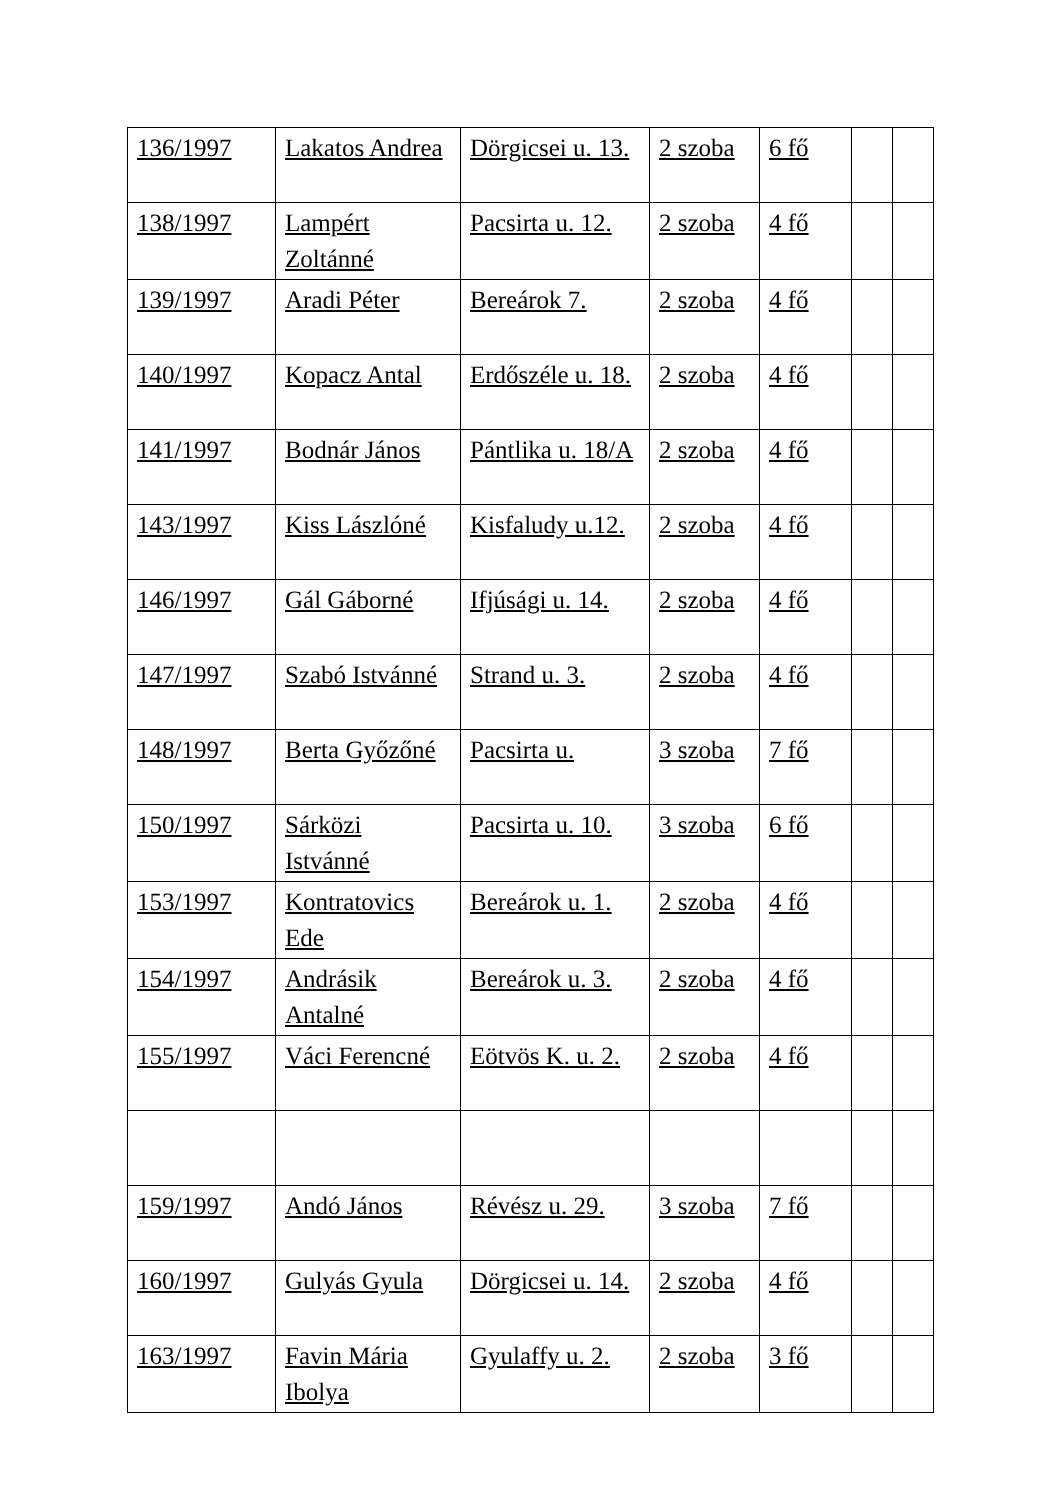| 136/1997 | Lakatos Andrea | Dörgicsei u. 13. | 2 szoba | 6 fő | | |
| 138/1997 | Lampért Zoltánné | Pacsirta u. 12. | 2 szoba | 4 fő | | |
| 139/1997 | Aradi Péter | Bereárok 7. | 2 szoba | 4 fő | | |
| 140/1997 | Kopacz Antal | Erdőszéle u. 18. | 2 szoba | 4 fő | | |
| 141/1997 | Bodnár János | Pántlika u. 18/A | 2 szoba | 4 fő | | |
| 143/1997 | Kiss Lászlóné | Kisfaludy u.12. | 2 szoba | 4 fő | | |
| 146/1997 | Gál Gáborné | Ifjúsági u. 14. | 2 szoba | 4 fő | | |
| 147/1997 | Szabó Istvánné | Strand u. 3. | 2 szoba | 4 fő | | |
| 148/1997 | Berta Győzőné | Pacsirta u. | 3 szoba | 7 fő | | |
| 150/1997 | Sárközi Istvánné | Pacsirta u. 10. | 3 szoba | 6 fő | | |
| 153/1997 | Kontratovics Ede | Bereárok u. 1. | 2 szoba | 4 fő | | |
| 154/1997 | Andrásik Antalné | Bereárok u. 3. | 2 szoba | 4 fő | | |
| 155/1997 | Váci Ferencné | Eötvös K. u. 2. | 2 szoba | 4 fő | | |
| 159/1997 | Andó János | Révész u. 29. | 3 szoba | 7 fő | | |
| 160/1997 | Gulyás Gyula | Dörgicsei u. 14. | 2 szoba | 4 fő | | |
| 163/1997 | Favin Mária Ibolya | Gyulaffy u. 2. | 2 szoba | 3 fő | | |